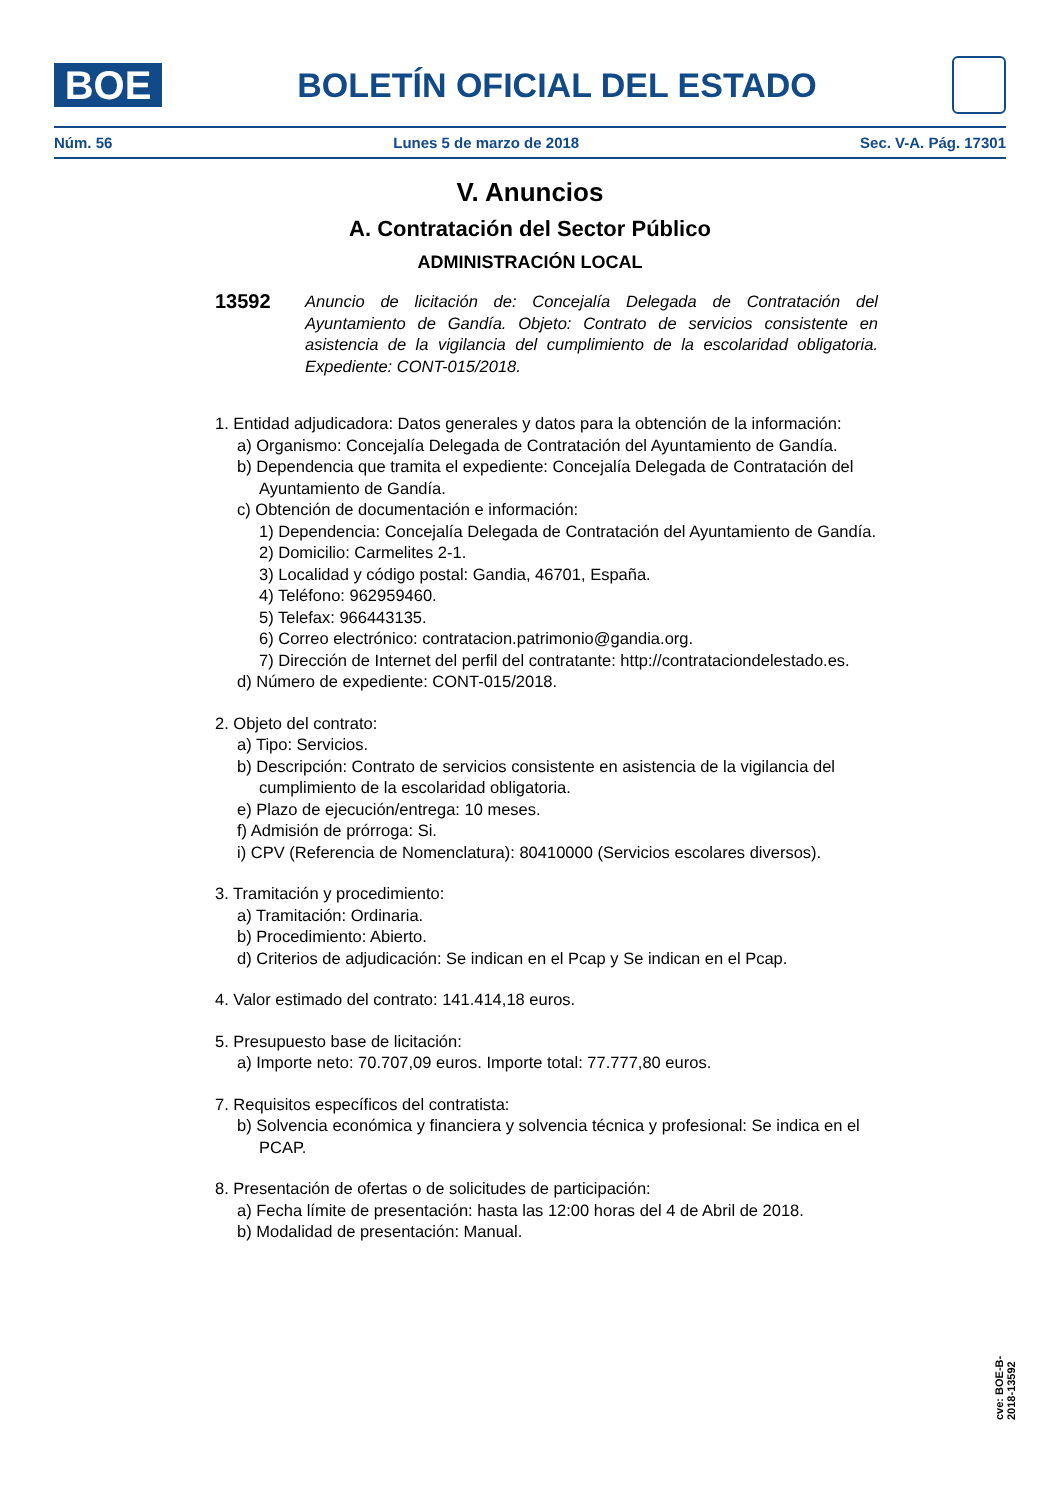BOE
BOLETÍN OFICIAL DEL ESTADO
Núm. 56 Lunes 5 de marzo de 2018 Sec. V-A. Pág. 17301
V. Anuncios
A. Contratación del Sector Público
ADMINISTRACIÓN LOCAL
13592 Anuncio de licitación de: Concejalía Delegada de Contratación del Ayuntamiento de Gandía. Objeto: Contrato de servicios consistente en asistencia de la vigilancia del cumplimiento de la escolaridad obligatoria. Expediente: CONT-015/2018.
1. Entidad adjudicadora: Datos generales y datos para la obtención de la información:
a) Organismo: Concejalía Delegada de Contratación del Ayuntamiento de Gandía.
b) Dependencia que tramita el expediente: Concejalía Delegada de Contratación del Ayuntamiento de Gandía.
c) Obtención de documentación e información:
1) Dependencia: Concejalía Delegada de Contratación del Ayuntamiento de Gandía.
2) Domicilio: Carmelites 2-1.
3) Localidad y código postal: Gandia, 46701, España.
4) Teléfono: 962959460.
5) Telefax: 966443135.
6) Correo electrónico: contratacion.patrimonio@gandia.org.
7) Dirección de Internet del perfil del contratante: http://contrataciondelestado.es.
d) Número de expediente: CONT-015/2018.
2. Objeto del contrato:
a) Tipo: Servicios.
b) Descripción: Contrato de servicios consistente en asistencia de la vigilancia del cumplimiento de la escolaridad obligatoria.
e) Plazo de ejecución/entrega: 10 meses.
f) Admisión de prórroga: Si.
i) CPV (Referencia de Nomenclatura): 80410000 (Servicios escolares diversos).
3. Tramitación y procedimiento:
a) Tramitación: Ordinaria.
b) Procedimiento: Abierto.
d) Criterios de adjudicación: Se indican en el Pcap y Se indican en el Pcap.
4. Valor estimado del contrato: 141.414,18 euros.
5. Presupuesto base de licitación:
a) Importe neto: 70.707,09 euros. Importe total: 77.777,80 euros.
7. Requisitos específicos del contratista:
b) Solvencia económica y financiera y solvencia técnica y profesional: Se indica en el PCAP.
8. Presentación de ofertas o de solicitudes de participación:
a) Fecha límite de presentación: hasta las 12:00 horas del 4 de Abril de 2018.
b) Modalidad de presentación: Manual.
cve: BOE-B-2018-13592